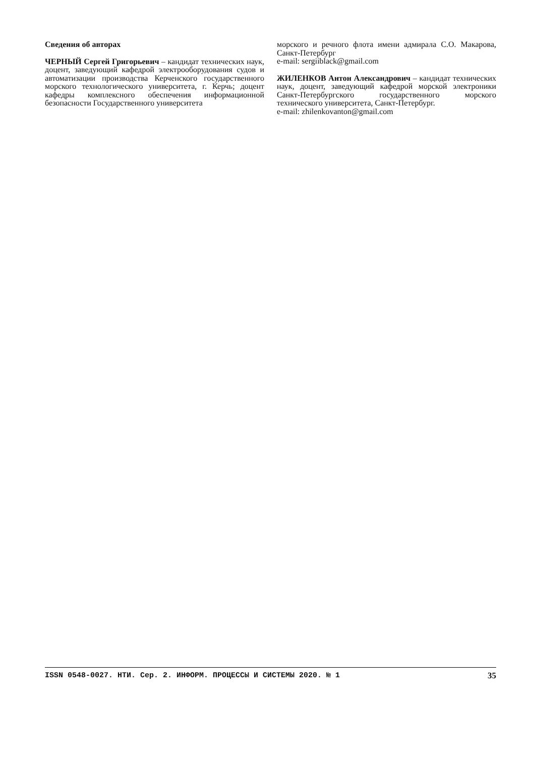Сведения об авторах
ЧЕРНЫЙ Сергей Григорьевич – кандидат технических наук, доцент, заведующий кафедрой электрооборудования судов и автоматизации производства Керченского государственного морского технологического университета, г. Керчь; доцент кафедры комплексного обеспечения информационной безопасности Государственного университета
морского и речного флота имени адмирала С.О. Макарова, Санкт-Петербург
e-mail: sergiiblack@gmail.com
ЖИЛЕНКОВ Антон Александрович – кандидат технических наук, доцент, заведующий кафедрой морской электроники Санкт-Петербургского государственного морского технического университета, Санкт-Петербург.
e-mail: zhilenkovanton@gmail.com
ISSN 0548-0027. НТИ. Сер. 2. ИНФОРМ. ПРОЦЕССЫ И СИСТЕМЫ 2020. № 1 35